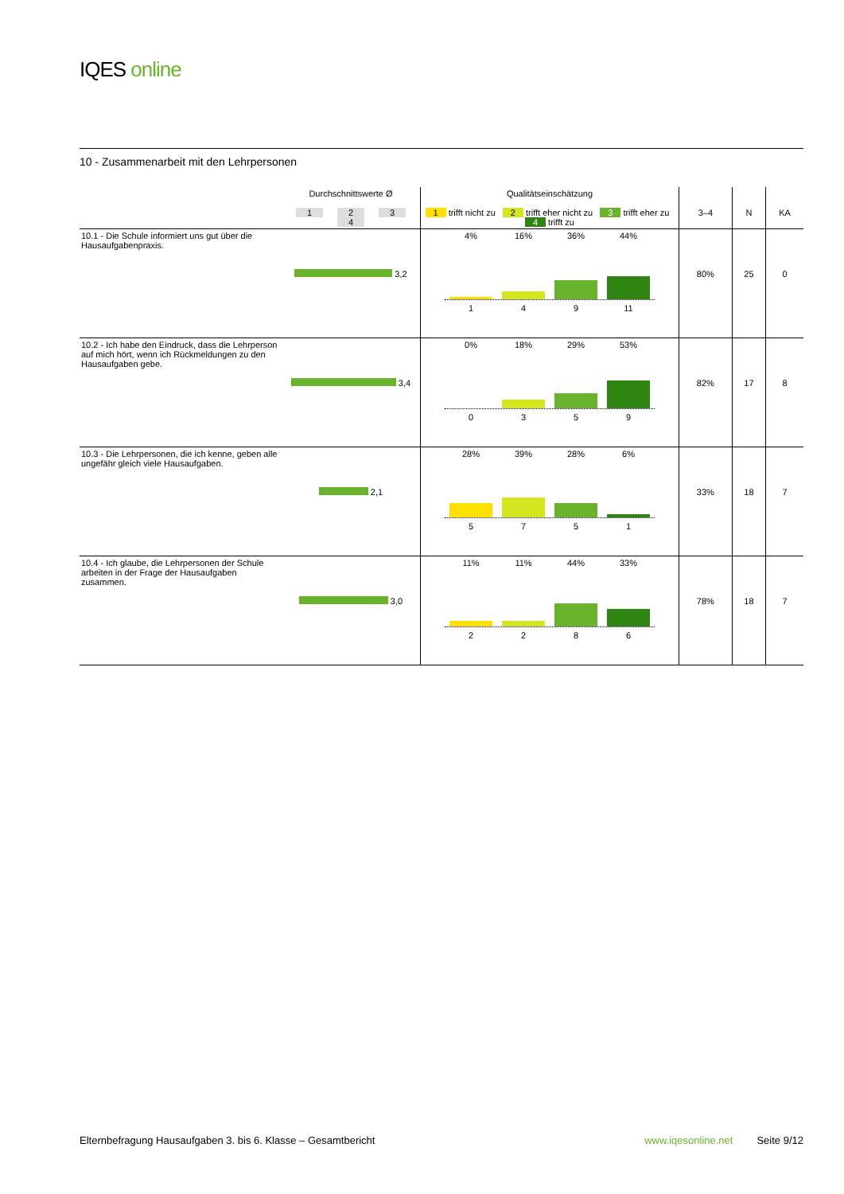IQES online
10 - Zusammenarbeit mit den Lehrpersonen
| | Durchschnittswerte Ø 1 2 3 4 | Qualitätseinschätzung 1 trifft nicht zu 2 trifft eher nicht zu 3 trifft eher zu 4 trifft zu | 3–4 | N | KA |
| --- | --- | --- | --- | --- | --- |
| 10.1 - Die Schule informiert uns gut über die Hausaufgabenpraxis. | 3,2 | 4% 16% 36% 44% 1 4 9 11 | 80% | 25 | 0 |
| 10.2 - Ich habe den Eindruck, dass die Lehrperson auf mich hört, wenn ich Rückmeldungen zu den Hausaufgaben gebe. | 3,4 | 0% 18% 29% 53% 0 3 5 9 | 82% | 17 | 8 |
| 10.3 - Die Lehrpersonen, die ich kenne, geben alle ungefähr gleich viele Hausaufgaben. | 2,1 | 28% 39% 28% 6% 5 7 5 1 | 33% | 18 | 7 |
| 10.4 - Ich glaube, die Lehrpersonen der Schule arbeiten in der Frage der Hausaufgaben zusammen. | 3,0 | 11% 11% 44% 33% 2 2 8 6 | 78% | 18 | 7 |
Elternbefragung Hausaufgaben 3. bis 6. Klasse – Gesamtbericht www.iqesonline.net Seite 9/12